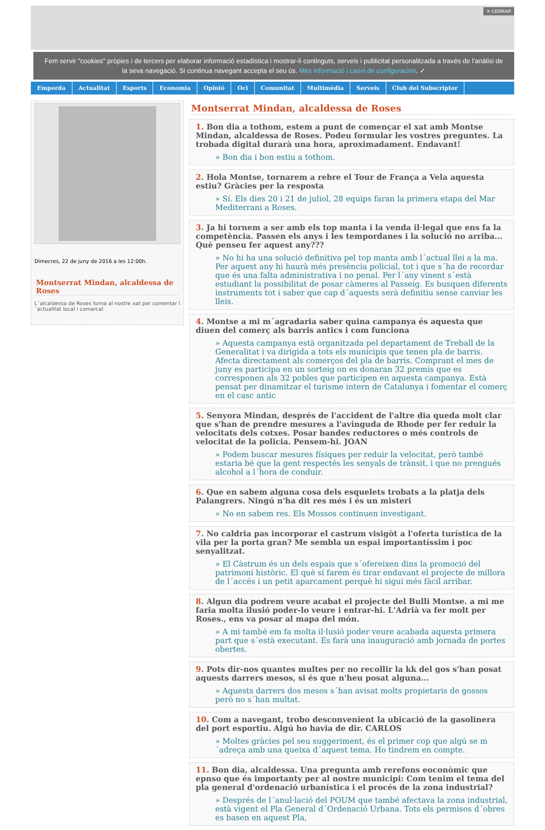✕ CERRAR
Fem servir "cookies" pròpies i de tercers per elaborar informació estadística i mostrar-li continguts, serveis i publicitat personalitzada a través de l'anàlisi de la seva navegació. Si continua navegant accepta el seu ús. Més informació i canvi de configuración. ✓
Emporda Actualitat Esports Economia Opinió Oci Comunitat Multimédia Serveis Club del Subscriptor
Dimecres, 22 de juny de 2016 a les 12:00h.
Montserrat Mindan, alcaldessa de Roses
L´alcaldessa de Roses torna al nostre xat per comentar l´actualitat local i comarcal
Montserrat Mindan, alcaldessa de Roses
1. Bon dia a tothom, estem a punt de començar el xat amb Montse Mindan, alcaldessa de Roses. Podeu formular les vostres preguntes. La trobada digital durarà una hora, aproximadament. Endavant!
» Bon dia i bon estiu a tothom.
2. Hola Montse, tornarem a rebre el Tour de França a Vela aquesta estiu? Gràcies per la resposta
» Sí. Els dies 20 i 21 de juliol, 28 equips faran la primera etapa del Mar Mediterrani a Roses.
3. Ja hi tornem a ser amb els top manta i la venda il·legal que ens fa la competència. Passen els anys i les tempordanes i la solució no arriba... Què penseu fer aquest any???
» No hi ha una solució definitiva pel top manta amb l´actual llei a la ma. Per aquest any hi haurà més presència policial, tot i que s´ha de recordar que és una falta administrativa i no penal. Per l´any vinent s´està estudiant la possibilitat de posar càmeres al Passeig. Es busquen diferents instruments tot i saber que cap d´aquests serà definitiu sense canviar les lleis.
4. Montse a mi m´agradaria saber quina campanya és aquesta que diuen del comerç als barris antics i com funciona
» Aquesta campanya està organitzada pel departament de Treball de la Generalitat i va dirigida a tots els municipis que tenen pla de barris. Afecta directament als comerços del pla de barris. Comprant el mes de juny es participa en un sorteig on es donaran 32 premis que es corresponen als 32 pobles que participen en aquesta campanya. Està pensat per dinamitzar el turisme intern de Catalunya i fomentar el comerç en el casc antic
5. Senyora Mindan, després de l'accident de l'altre dia queda molt clar que s'han de prendre mesures a l'avinguda de Rhode per fer reduir la velocitats dels cotxes. Posar bandes reductores o més controls de velocitat de la policia. Pensem-hi. JOAN
» Podem buscar mesures físiques per reduir la velocitat, però també estaria bé que la gent respectés les senyals de trànsit, i que no prengués alcohol a l´hora de conduir.
6. Que en sabem alguna cosa dels esquelets trobats a la platja dels Palangrers. Ningú n'ha dit res més i és un misteri
» No en sabem res. Els Mossos continuen investigant.
7. No caldria pas incorporar el castrum visigòt a l'oferta turística de la vila per la porta gran? Me sembla un espai importantíssim i poc senyalitzat.
» El Càstrum és un dels espais que s´ofereixen dins la promoció del patrimoni històric. El què sí farem és tirar endavant el projecte de millora de l´accés i un petit aparcament perquè hi sigui més fàcil arribar.
8. Algun dia podrem veure acabat el projecte del Bulli Montse. a mi me faria molta ilusió poder-lo veure i entrar-hi. L'Adrià va fer molt per Roses., ens va posar al mapa del món.
» A mi també em fa molta il·lusió poder veure acabada aquesta primera part que s´està executant. Es farà una inauguració amb jornada de portes obertes.
9. Pots dir-nos quantes multes per no recollir la kk del gos s'han posat aquests darrers mesos, si és que n'heu posat alguna...
» Aquests darrers dos mesos s´han avisat molts propietaris de gossos però no s´han multat.
10. Com a navegant, trobo desconvenient la ubicació de la gasolinera del port esportiu. Algú ho havia de dir. CARLOS
» Moltes gràcies pel seu suggeriment, és el primer cop que algú se m´adreça amb una queixa d´aquest tema. Ho tindrem en compte.
11. Bon dia, alcaldessa. Una pregunta amb rerefons eoconòmic que epnso que és importanty per al nostre municipi: Com tenim el tema del pla general d'ordenació urbanística i el procés de la zona industrial?
» Després de l´anul·lació del POUM que també afectava la zona industrial, està vigent el Pla General d´Ordenació Urbana. Tots els permisos d´obres es basen en aquest Pla,